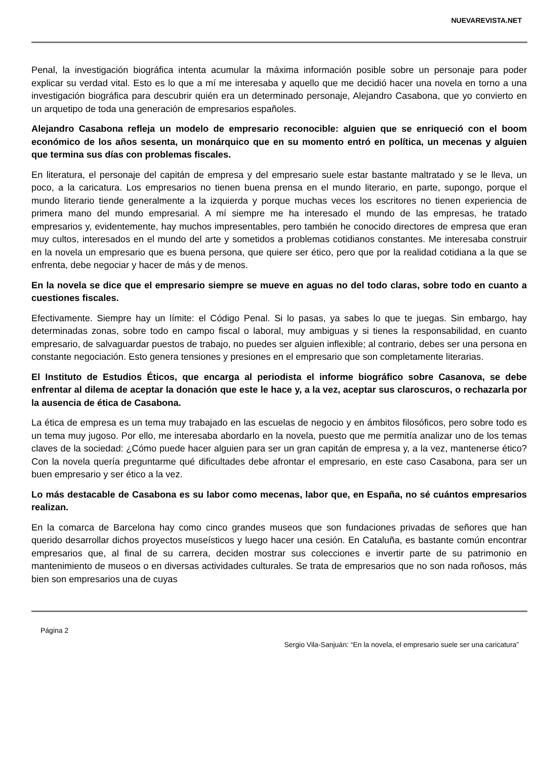NUEVAREVISTA.NET
Penal, la investigación biográfica intenta acumular la máxima información posible sobre un personaje para poder explicar su verdad vital. Esto es lo que a mí me interesaba y aquello que me decidió hacer una novela en torno a una investigación biográfica para descubrir quién era un determinado personaje, Alejandro Casabona, que yo convierto en un arquetipo de toda una generación de empresarios españoles.
Alejandro Casabona refleja un modelo de empresario reconocible: alguien que se enriqueció con el boom económico de los años sesenta, un monárquico que en su momento entró en política, un mecenas y alguien que termina sus días con problemas fiscales.
En literatura, el personaje del capitán de empresa y del empresario suele estar bastante maltratado y se le lleva, un poco, a la caricatura. Los empresarios no tienen buena prensa en el mundo literario, en parte, supongo, porque el mundo literario tiende generalmente a la izquierda y porque muchas veces los escritores no tienen experiencia de primera mano del mundo empresarial. A mí siempre me ha interesado el mundo de las empresas, he tratado empresarios y, evidentemente, hay muchos impresentables, pero también he conocido directores de empresa que eran muy cultos, interesados en el mundo del arte y sometidos a problemas cotidianos constantes. Me interesaba construir en la novela un empresario que es buena persona, que quiere ser ético, pero que por la realidad cotidiana a la que se enfrenta, debe negociar y hacer de más y de menos.
En la novela se dice que el empresario siempre se mueve en aguas no del todo claras, sobre todo en cuanto a cuestiones fiscales.
Efectivamente. Siempre hay un límite: el Código Penal. Si lo pasas, ya sabes lo que te juegas. Sin embargo, hay determinadas zonas, sobre todo en campo fiscal o laboral, muy ambiguas y si tienes la responsabilidad, en cuanto empresario, de salvaguardar puestos de trabajo, no puedes ser alguien inflexible; al contrario, debes ser una persona en constante negociación. Esto genera tensiones y presiones en el empresario que son completamente literarias.
El Instituto de Estudios Éticos, que encarga al periodista el informe biográfico sobre Casanova, se debe enfrentar al dilema de aceptar la donación que este le hace y, a la vez, aceptar sus claroscuros, o rechazarla por la ausencia de ética de Casabona.
La ética de empresa es un tema muy trabajado en las escuelas de negocio y en ámbitos filosóficos, pero sobre todo es un tema muy jugoso. Por ello, me interesaba abordarlo en la novela, puesto que me permitía analizar uno de los temas claves de la sociedad: ¿Cómo puede hacer alguien para ser un gran capitán de empresa y, a la vez, mantenerse ético? Con la novela quería preguntarme qué dificultades debe afrontar el empresario, en este caso Casabona, para ser un buen empresario y ser ético a la vez.
Lo más destacable de Casabona es su labor como mecenas, labor que, en España, no sé cuántos empresarios realizan.
En la comarca de Barcelona hay como cinco grandes museos que son fundaciones privadas de señores que han querido desarrollar dichos proyectos museísticos y luego hacer una cesión. En Cataluña, es bastante común encontrar empresarios que, al final de su carrera, deciden mostrar sus colecciones e invertir parte de su patrimonio en mantenimiento de museos o en diversas actividades culturales. Se trata de empresarios que no son nada roñosos, más bien son empresarios una de cuyas
Página 2
Sergio Vila-Sanjuán: “En la novela, el empresario suele ser una caricatura”